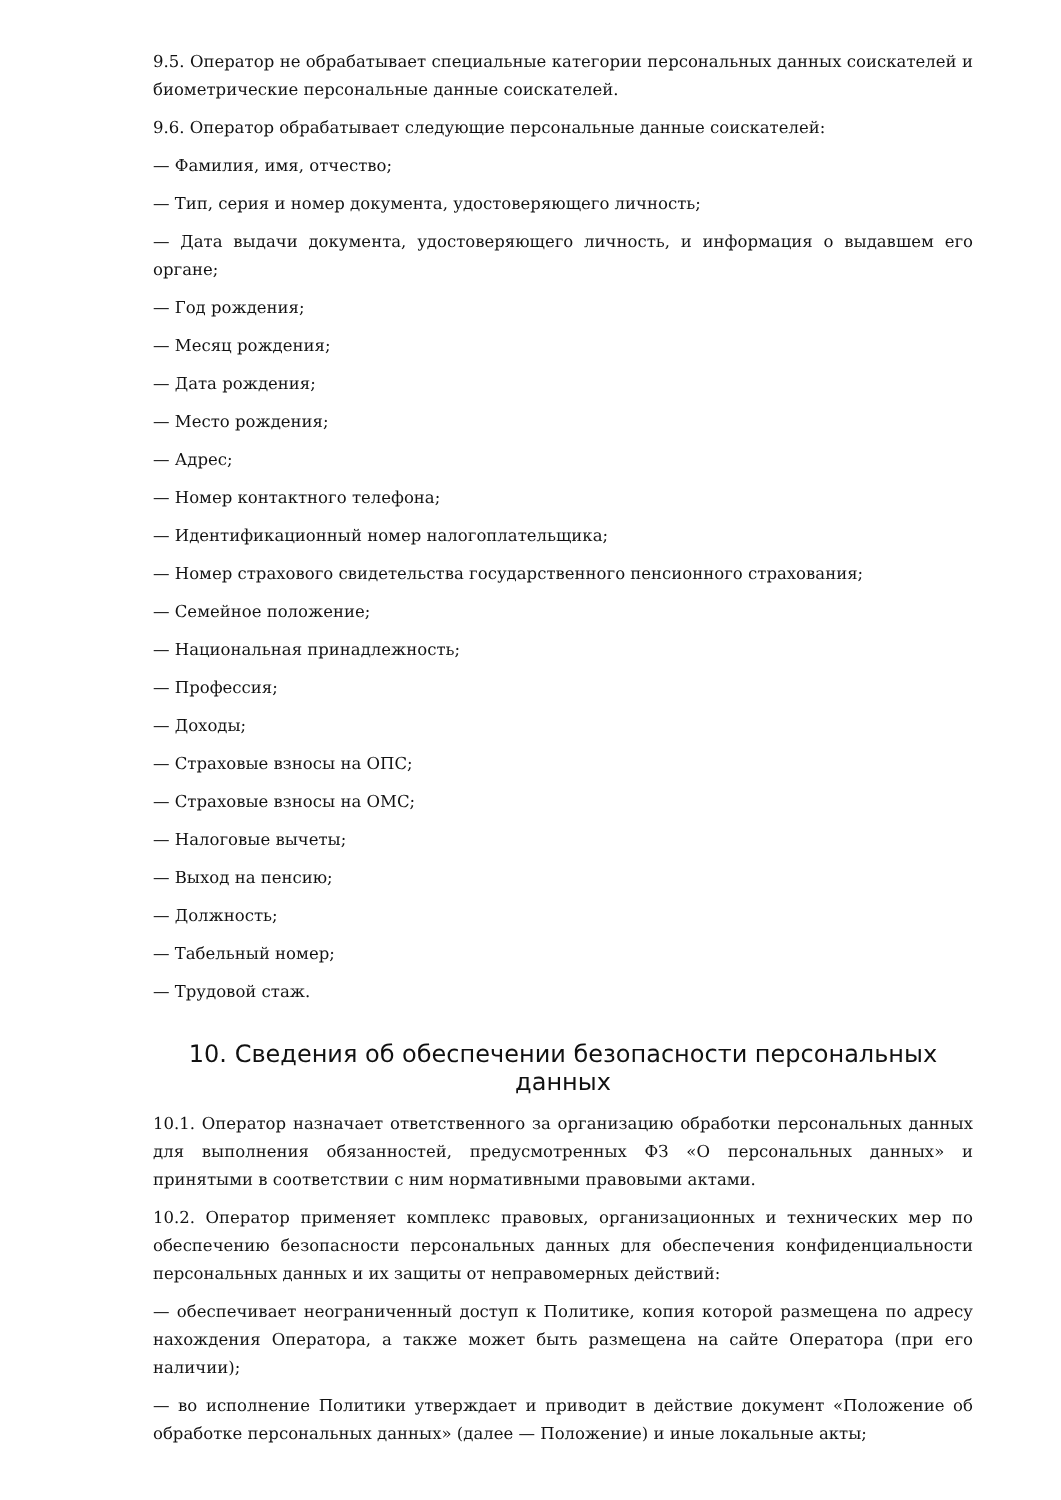9.5. Оператор не обрабатывает специальные категории персональных данных соискателей и биометрические персональные данные соискателей.
9.6. Оператор обрабатывает следующие персональные данные соискателей:
— Фамилия, имя, отчество;
— Тип, серия и номер документа, удостоверяющего личность;
— Дата выдачи документа, удостоверяющего личность, и информация о выдавшем его органе;
— Год рождения;
— Месяц рождения;
— Дата рождения;
— Место рождения;
— Адрес;
— Номер контактного телефона;
— Идентификационный номер налогоплательщика;
— Номер страхового свидетельства государственного пенсионного страхования;
— Семейное положение;
— Национальная принадлежность;
— Профессия;
— Доходы;
— Страховые взносы на ОПС;
— Страховые взносы на ОМС;
— Налоговые вычеты;
— Выход на пенсию;
— Должность;
— Табельный номер;
— Трудовой стаж.
10. Сведения об обеспечении безопасности персональных данных
10.1. Оператор назначает ответственного за организацию обработки персональных данных для выполнения обязанностей, предусмотренных ФЗ «О персональных данных» и принятыми в соответствии с ним нормативными правовыми актами.
10.2. Оператор применяет комплекс правовых, организационных и технических мер по обеспечению безопасности персональных данных для обеспечения конфиденциальности персональных данных и их защиты от неправомерных действий:
— обеспечивает неограниченный доступ к Политике, копия которой размещена по адресу нахождения Оператора, а также может быть размещена на сайте Оператора (при его наличии);
— во исполнение Политики утверждает и приводит в действие документ «Положение об обработке персональных данных» (далее — Положение) и иные локальные акты;